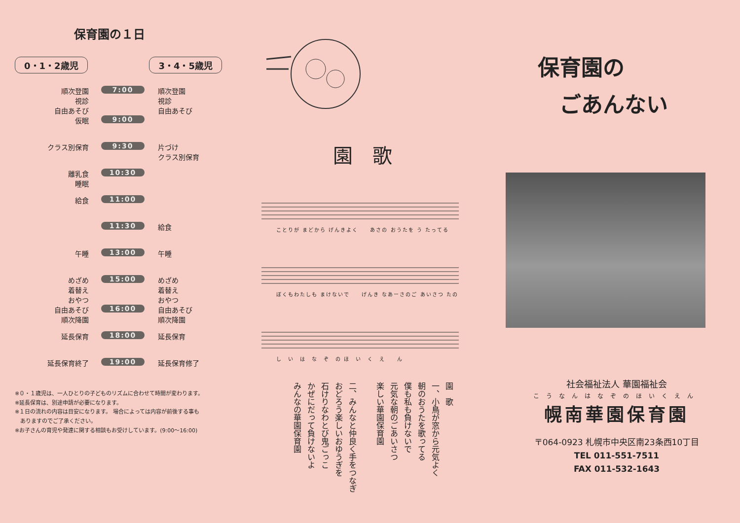保育園の１日
0・1・2歳児 3・4・5歳児
| 順次登園 視診 自由あそび | 7:00 | 順次登園 視診 自由あそび |
| 仮眠 | 9:00 | |
| クラス別保育 | 9:30 | 片づけ クラス別保育 |
| 離乳食 睡眠 | 10:30 | |
| 給食 | 11:00 | |
| | 11:30 | 給食 |
| 午睡 | 13:00 | 午睡 |
| めざめ 着替え おやつ | 15:00 | めざめ 着替え おやつ |
| 自由あそび 順次降園 | 16:00 | 自由あそび 順次降園 |
| 延長保育 | 18:00 | 延長保育 |
| 延長保育終了 | 19:00 | 延長保育修了 |
※０・１歳児は、一人ひとりの子どものリズムに合わせて時間が変わります。
※延長保育は、別途申請が必要になります。
※１日の流れの内容は目安になります。 場合によっては内容が前後する事も
　ありますのでご了承ください。
※お子さんの育児や発達に関する相談もお受けしています。(9:00〜16:00)
園歌
ことりが まどから げんきよく　　あさの おうたを う たってる
ぼくもわたしも まけないで　　げんき なあーさのご あいさつ たの
し　い　は　な　ぞ　の ほ　い　く　え　　ん
園　歌
一、小鳥が窓から元気よく
朝のおうたを歌ってる
僕も私も負けないで
元気な朝のごあいさつ
楽しい華園保育園
二、みんなと仲良く手をつなぎ
おどろう楽しいおゆうぎを
石けりなわとび鬼ごっこ
かぜにだって負けないよ
みんなの華園保育園
保育園の
　ごあんない
社会福祉法人 華園福祉会
こうなんはなぞのほいくえん
幌南華園保育園
〒064-0923 札幌市中央区南23条西10丁目
TEL 011-551-7511
FAX 011-532-1643